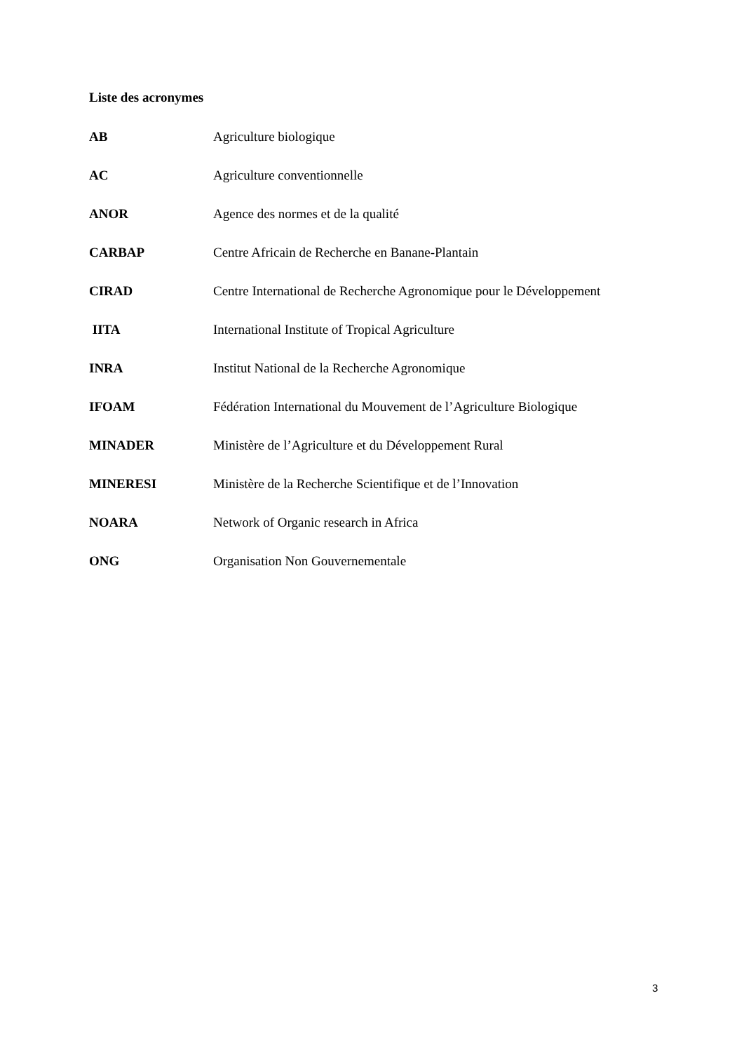Liste des acronymes
AB Agriculture biologique
AC Agriculture conventionnelle
ANOR Agence des normes et de la qualité
CARBAP Centre Africain de Recherche en Banane-Plantain
CIRAD Centre International de Recherche Agronomique pour le Développement
IITA International Institute of Tropical Agriculture
INRA Institut National de la Recherche Agronomique
IFOAM Fédération International du Mouvement de l’Agriculture Biologique
MINADER Ministère de l’Agriculture et du Développement Rural
MINERESI Ministère de la Recherche Scientifique et de l’Innovation
NOARA Network of Organic research in Africa
ONG Organisation Non Gouvernementale
3